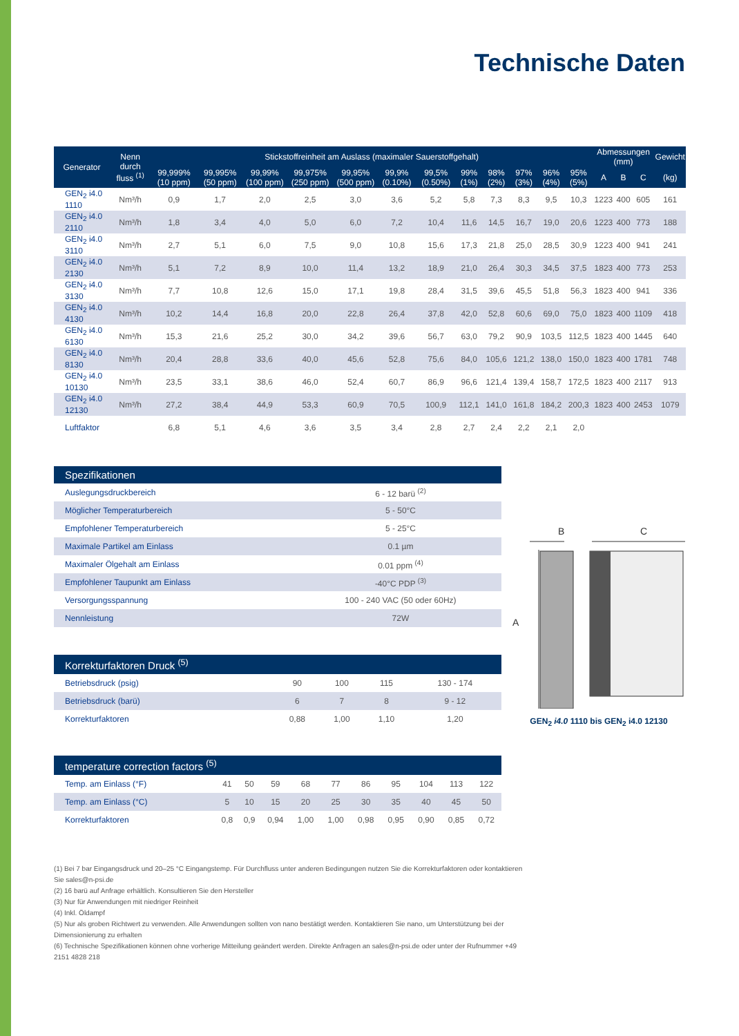Technische Daten
| Generator | Nenn durch fluss <sup>(1)</sup> | Stickstoffreinheit am Auslass (maximaler Sauerstoffgehalt) | | | | | | | | | | | | Abmessungen (mm) | | | Gewicht |
| --- | --- | --- | --- | --- | --- | --- | --- | --- | --- | --- | --- | --- | --- | --- | --- | --- | --- |
| | | 99,999% (10 ppm) | 99,995% (50 ppm) | 99,99% (100 ppm) | 99,975% (250 ppm) | 99,95% (500 ppm) | 99,9% (0.10%) | 99,5% (0.50%) | 99% (1%) | 98% (2%) | 97% (3%) | 96% (4%) | 95% (5%) | A | B | C | (kg) |
| GEN<sub>2</sub> i4.0 1110 | Nm³/h | 0,9 | 1,7 | 2,0 | 2,5 | 3,0 | 3,6 | 5,2 | 5,8 | 7,3 | 8,3 | 9,5 | 10,3 | 1223 | 400 | 605 | 161 |
| GEN<sub>2</sub> i4.0 2110 | Nm³/h | 1,8 | 3,4 | 4,0 | 5,0 | 6,0 | 7,2 | 10,4 | 11,6 | 14,5 | 16,7 | 19,0 | 20,6 | 1223 | 400 | 773 | 188 |
| GEN<sub>2</sub> i4.0 3110 | Nm³/h | 2,7 | 5,1 | 6,0 | 7,5 | 9,0 | 10,8 | 15,6 | 17,3 | 21,8 | 25,0 | 28,5 | 30,9 | 1223 | 400 | 941 | 241 |
| GEN<sub>2</sub> i4.0 2130 | Nm³/h | 5,1 | 7,2 | 8,9 | 10,0 | 11,4 | 13,2 | 18,9 | 21,0 | 26,4 | 30,3 | 34,5 | 37,5 | 1823 | 400 | 773 | 253 |
| GEN<sub>2</sub> i4.0 3130 | Nm³/h | 7,7 | 10,8 | 12,6 | 15,0 | 17,1 | 19,8 | 28,4 | 31,5 | 39,6 | 45,5 | 51,8 | 56,3 | 1823 | 400 | 941 | 336 |
| GEN<sub>2</sub> i4.0 4130 | Nm³/h | 10,2 | 14,4 | 16,8 | 20,0 | 22,8 | 26,4 | 37,8 | 42,0 | 52,8 | 60,6 | 69,0 | 75,0 | 1823 | 400 | 1109 | 418 |
| GEN<sub>2</sub> i4.0 6130 | Nm³/h | 15,3 | 21,6 | 25,2 | 30,0 | 34,2 | 39,6 | 56,7 | 63,0 | 79,2 | 90,9 | 103,5 | 112,5 | 1823 | 400 | 1445 | 640 |
| GEN<sub>2</sub> i4.0 8130 | Nm³/h | 20,4 | 28,8 | 33,6 | 40,0 | 45,6 | 52,8 | 75,6 | 84,0 | 105,6 | 121,2 | 138,0 | 150,0 | 1823 | 400 | 1781 | 748 |
| GEN<sub>2</sub> i4.0 10130 | Nm³/h | 23,5 | 33,1 | 38,6 | 46,0 | 52,4 | 60,7 | 86,9 | 96,6 | 121,4 | 139,4 | 158,7 | 172,5 | 1823 | 400 | 2117 | 913 |
| GEN<sub>2</sub> i4.0 12130 | Nm³/h | 27,2 | 38,4 | 44,9 | 53,3 | 60,9 | 70,5 | 100,9 | 112,1 | 141,0 | 161,8 | 184,2 | 200,3 | 1823 | 400 | 2453 | 1079 |
| Luftfaktor | | 6,8 | 5,1 | 4,6 | 3,6 | 3,5 | 3,4 | 2,8 | 2,7 | 2,4 | 2,2 | 2,1 | 2,0 | | | | |
| Spezifikationen | |
| --- | --- |
| Auslegungsdruckbereich | 6 - 12 barü <sup>(2)</sup> |
| Möglicher Temperaturbereich | 5 - 50°C |
| Empfohlener Temperaturbereich | 5 - 25°C |
| Maximale Partikel am Einlass | 0.1 µm |
| Maximaler Ölgehalt am Einlass | 0.01 ppm <sup>(4)</sup> |
| Empfohlener Taupunkt am Einlass | -40°C PDP <sup>(3)</sup> |
| Versorgungsspannung | 100 - 240 VAC (50 oder 60Hz) |
| Nennleistung | 72W |
| Korrekturfaktoren Druck <sup>(5)</sup> | | | | |
| --- | --- | --- | --- | --- |
| Betriebsdruck (psig) | 90 | 100 | 115 | 130 - 174 |
| Betriebsdruck (barü) | 6 | 7 | 8 | 9 - 12 |
| Korrekturfaktoren | 0,88 | 1,00 | 1,10 | 1,20 |
| temperature correction factors <sup>(5)</sup> | | | | | | | | | | |
| --- | --- | --- | --- | --- | --- | --- | --- | --- | --- | --- |
| Temp. am Einlass (°F) | 41 | 50 | 59 | 68 | 77 | 86 | 95 | 104 | 113 | 122 |
| Temp. am Einlass (°C) | 5 | 10 | 15 | 20 | 25 | 30 | 35 | 40 | 45 | 50 |
| Korrekturfaktoren | 0,8 | 0,9 | 0,94 | 1,00 | 1,00 | 0,98 | 0,95 | 0,90 | 0,85 | 0,72 |
(1) Bei 7 bar Eingangsdruck und 20–25 °C Eingangstemp. Für Durchfluss unter anderen Bedingungen nutzen Sie die Korrekturfaktoren oder kontaktieren Sie sales@n-psi.de
(2) 16 barü auf Anfrage erhältlich. Konsultieren Sie den Hersteller
(3) Nur für Anwendungen mit niedriger Reinheit
(4) Inkl. Öldampf
(5) Nur als groben Richtwert zu verwenden. Alle Anwendungen sollten von nano bestätigt werden. Kontaktieren Sie nano, um Unterstützung bei der Dimensionierung zu erhalten
(6) Technische Spezifikationen können ohne vorherige Mitteilung geändert werden. Direkte Anfragen an sales@n-psi.de oder unter der Rufnummer +49 2151 4828 218
B
C
A
GEN<sub>2</sub> i4.0 1110 bis GEN<sub>2</sub> i4.0 12130